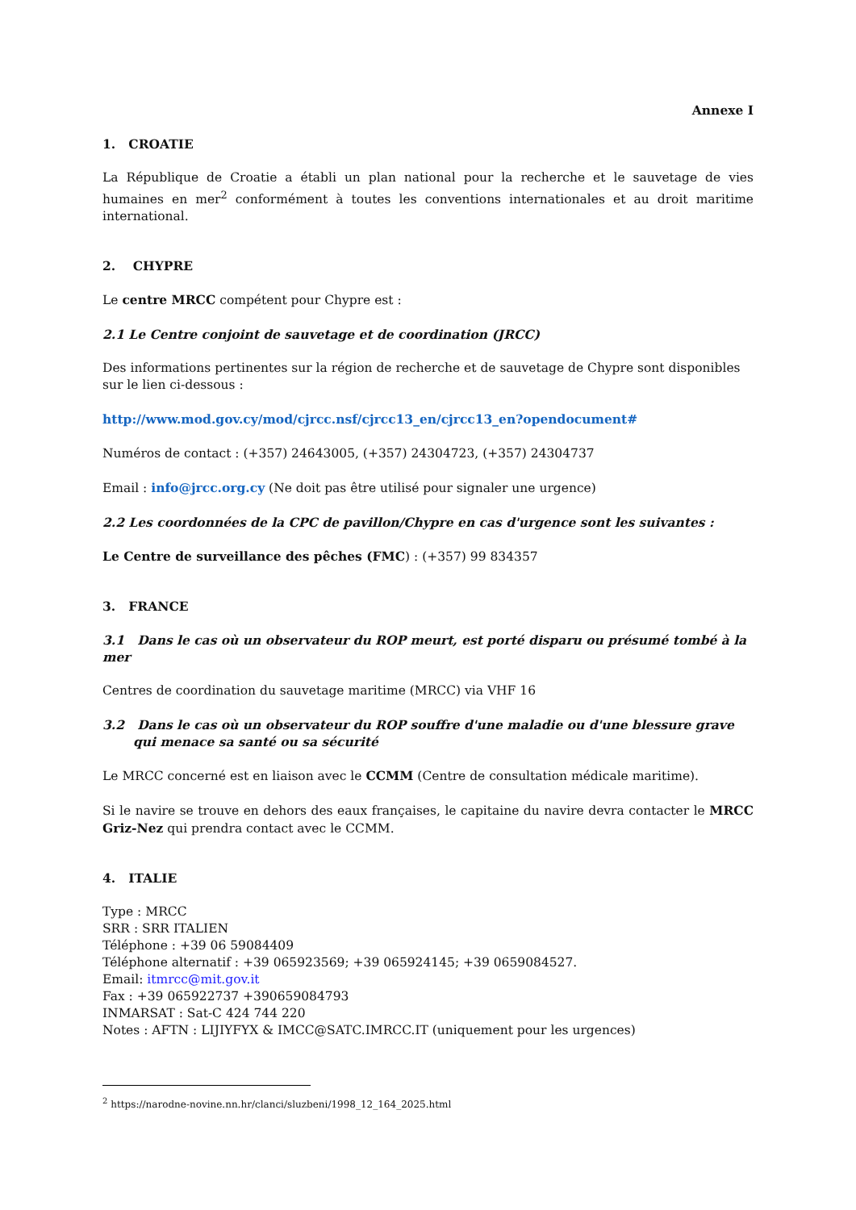Annexe I
1. CROATIE
La République de Croatie a établi un plan national pour la recherche et le sauvetage de vies humaines en mer<sup>2</sup> conformément à toutes les conventions internationales et au droit maritime international.
2. CHYPRE
Le centre MRCC compétent pour Chypre est :
2.1 Le Centre conjoint de sauvetage et de coordination (JRCC)
Des informations pertinentes sur la région de recherche et de sauvetage de Chypre sont disponibles sur le lien ci-dessous :
http://www.mod.gov.cy/mod/cjrcc.nsf/cjrcc13_en/cjrcc13_en?opendocument#
Numéros de contact : (+357) 24643005, (+357) 24304723, (+357) 24304737
Email : info@jrcc.org.cy (Ne doit pas être utilisé pour signaler une urgence)
2.2 Les coordonnées de la CPC de pavillon/Chypre en cas d'urgence sont les suivantes :
Le Centre de surveillance des pêches (FMC) : (+357) 99 834357
3. FRANCE
3.1 Dans le cas où un observateur du ROP meurt, est porté disparu ou présumé tombé à la mer
Centres de coordination du sauvetage maritime (MRCC) via VHF 16
3.2 Dans le cas où un observateur du ROP souffre d'une maladie ou d'une blessure grave qui menace sa santé ou sa sécurité
Le MRCC concerné est en liaison avec le CCMM (Centre de consultation médicale maritime).
Si le navire se trouve en dehors des eaux françaises, le capitaine du navire devra contacter le MRCC Griz-Nez qui prendra contact avec le CCMM.
4. ITALIE
Type : MRCC
SRR : SRR ITALIEN
Téléphone : +39 06 59084409
Téléphone alternatif : +39 065923569; +39 065924145; +39 0659084527.
Email: itmrcc@mit.gov.it
Fax : +39 065922737 +390659084793
INMARSAT : Sat-C 424 744 220
Notes : AFTN : LIJIYFYX & IMCC@SATC.IMRCC.IT (uniquement pour les urgences)
<sup>2</sup> https://narodne-novine.nn.hr/clanci/sluzbeni/1998_12_164_2025.html